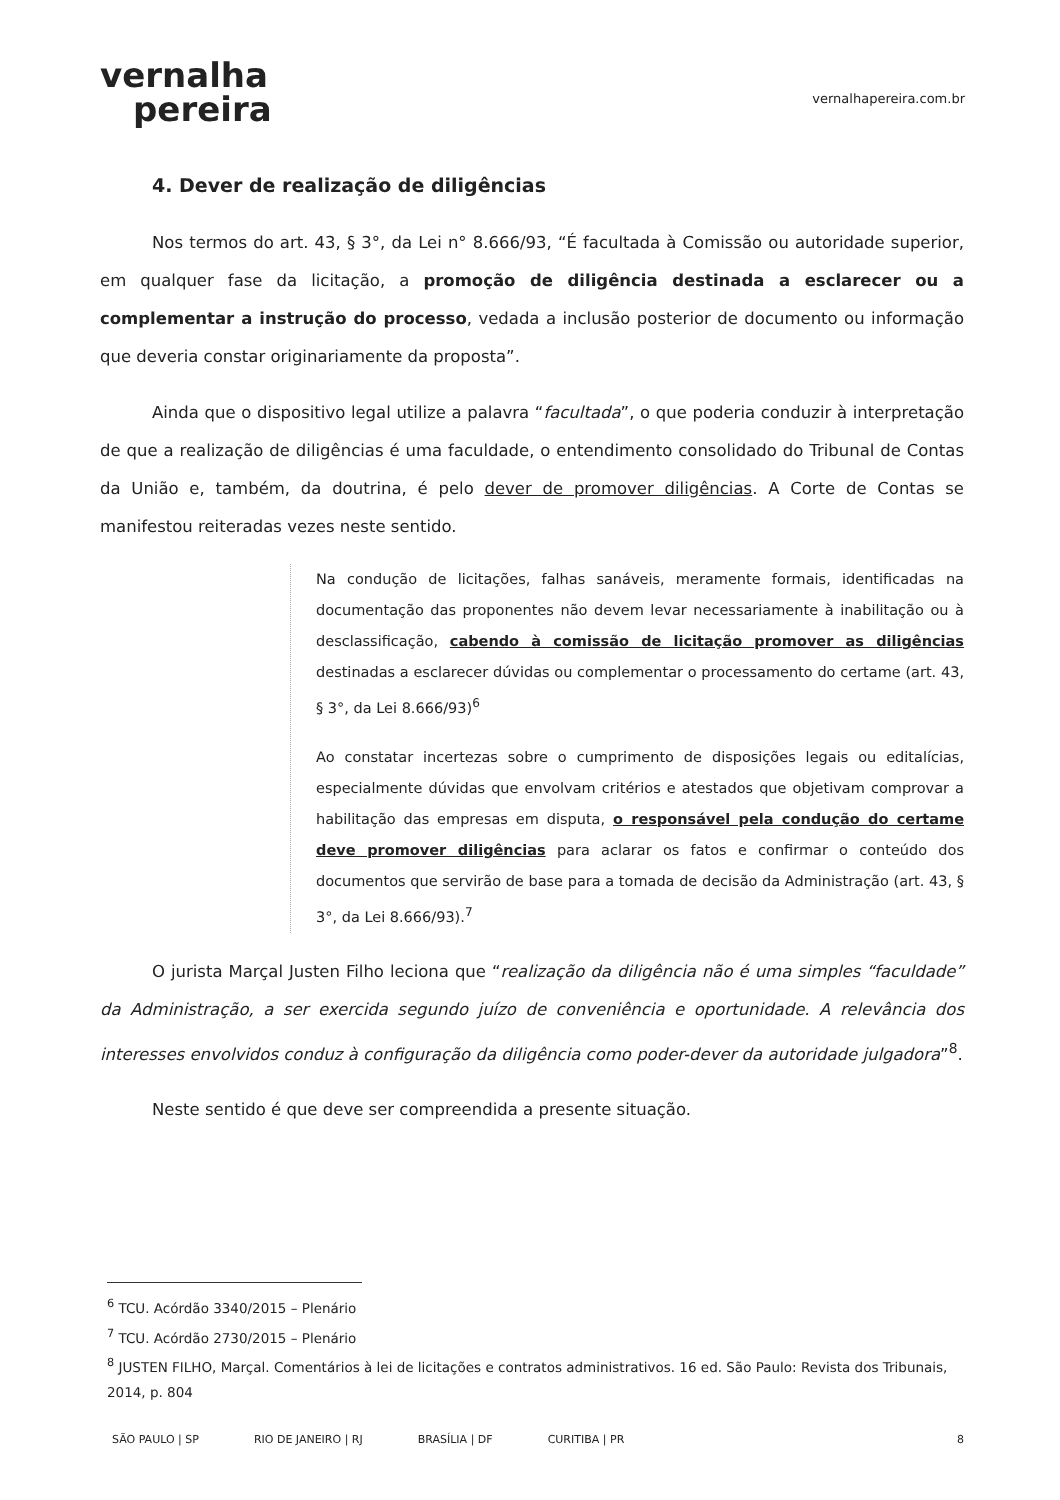vernalha
pereira
vernalhapereira.com.br
4. Dever de realização de diligências
Nos termos do art. 43, § 3°, da Lei n° 8.666/93, “É facultada à Comissão ou autoridade superior, em qualquer fase da licitação, a promoção de diligência destinada a esclarecer ou a complementar a instrução do processo, vedada a inclusão posterior de documento ou informação que deveria constar originariamente da proposta”.
Ainda que o dispositivo legal utilize a palavra “facultada”, o que poderia conduzir à interpretação de que a realização de diligências é uma faculdade, o entendimento consolidado do Tribunal de Contas da União e, também, da doutrina, é pelo dever de promover diligências. A Corte de Contas se manifestou reiteradas vezes neste sentido.
Na condução de licitações, falhas sanáveis, meramente formais, identificadas na documentação das proponentes não devem levar necessariamente à inabilitação ou à desclassificação, cabendo à comissão de licitação promover as diligências destinadas a esclarecer dúvidas ou complementar o processamento do certame (art. 43, § 3°, da Lei 8.666/93)<sup>6</sup>
Ao constatar incertezas sobre o cumprimento de disposições legais ou editalícias, especialmente dúvidas que envolvam critérios e atestados que objetivam comprovar a habilitação das empresas em disputa, o responsável pela condução do certame deve promover diligências para aclarar os fatos e confirmar o conteúdo dos documentos que servirão de base para a tomada de decisão da Administração (art. 43, § 3°, da Lei 8.666/93).<sup>7</sup>
O jurista Marçal Justen Filho leciona que “realização da diligência não é uma simples “faculdade” da Administração, a ser exercida segundo juízo de conveniência e oportunidade. A relevância dos interesses envolvidos conduz à configuração da diligência como poder-dever da autoridade julgadora”<sup>8</sup>.
Neste sentido é que deve ser compreendida a presente situação.
<sup>6</sup> TCU. Acórdão 3340/2015 – Plenário
<sup>7</sup> TCU. Acórdão 2730/2015 – Plenário
<sup>8</sup> JUSTEN FILHO, Marçal. Comentários à lei de licitações e contratos administrativos. 16 ed. São Paulo: Revista dos Tribunais, 2014, p. 804
SÃO PAULO | SP RIO DE JANEIRO | RJ BRASÍLIA | DF CURITIBA | PR 8